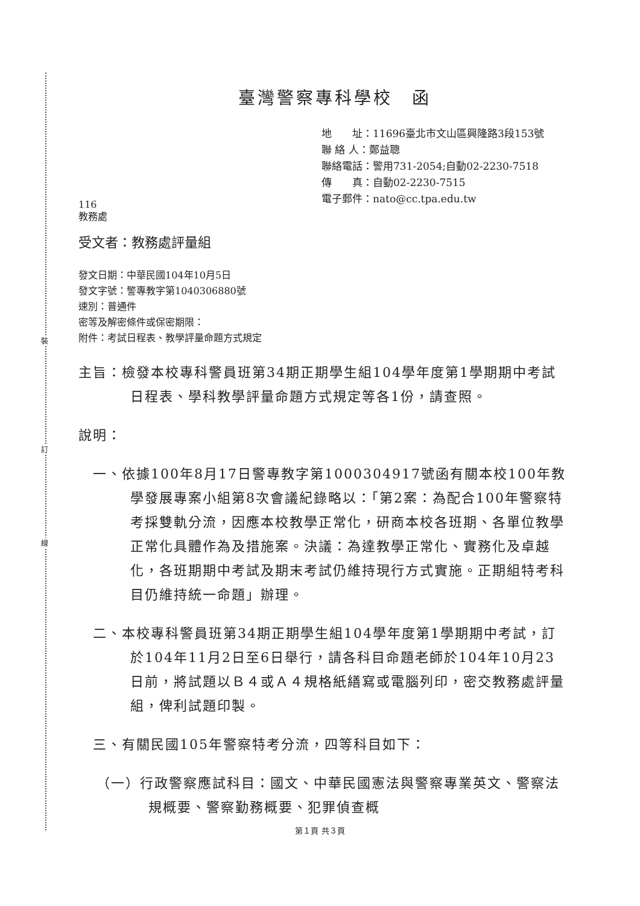裝
訂
線
臺灣警察專科學校　函
地　　址：11696臺北市文山區興隆路3段153號
聯 絡 人：鄭益聰
聯絡電話：警用731-2054;自動02-2230-7518
傳　　真：自動02-2230-7515
電子郵件：nato@cc.tpa.edu.tw
116
教務處
受文者：教務處評量組
發文日期：中華民國104年10月5日
發文字號：警專教字第1040306880號
速別：普通件
密等及解密條件或保密期限：
附件：考試日程表、教學評量命題方式規定
主旨：檢發本校專科警員班第34期正期學生組104學年度第1學期期中考試日程表、學科教學評量命題方式規定等各1份，請查照。
說明：
　一、依據100年8月17日警專教字第1000304917號函有關本校100年教學發展專案小組第8次會議紀錄略以：「第2案：為配合100年警察特考採雙軌分流，因應本校教學正常化，研商本校各班期、各單位教學正常化具體作為及措施案。決議：為達教學正常化、實務化及卓越化，各班期期中考試及期末考試仍維持現行方式實施。正期組特考科目仍維持統一命題」辦理。
　二、本校專科警員班第34期正期學生組104學年度第1學期期中考試，訂於104年11月2日至6日舉行，請各科目命題老師於104年10月23日前，將試題以Ｂ４或Ａ４規格紙繕寫或電腦列印，密交教務處評量組，俾利試題印製。
　三、有關民國105年警察特考分流，四等科目如下：
（一）行政警察應試科目：國文、中華民國憲法與警察專業英文、警察法規概要、警察勤務概要、犯罪偵查概
第１頁 共３頁